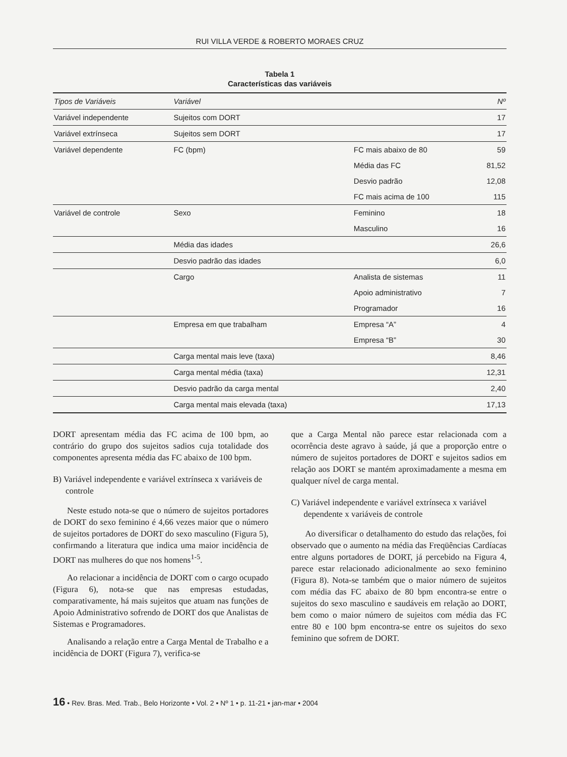RUI VILLA VERDE & ROBERTO MORAES CRUZ
Tabela 1
Características das variáveis
| Tipos de Variáveis | Variável | | Nº |
| --- | --- | --- | --- |
| Variável independente | Sujeitos com DORT | | 17 |
| Variável extrínseca | Sujeitos sem DORT | | 17 |
| Variável dependente | FC (bpm) | FC mais abaixo de 80 | 59 |
| | | Média das FC | 81,52 |
| | | Desvio padrão | 12,08 |
| | | FC mais acima de 100 | 115 |
| Variável de controle | Sexo | Feminino | 18 |
| | | Masculino | 16 |
| | Média das idades | | 26,6 |
| | Desvio padrão das idades | | 6,0 |
| | Cargo | Analista de sistemas | 11 |
| | | Apoio administrativo | 7 |
| | | Programador | 16 |
| | Empresa em que trabalham | Empresa “A” | 4 |
| | | Empresa “B” | 30 |
| | Carga mental mais leve (taxa) | | 8,46 |
| | Carga mental média (taxa) | | 12,31 |
| | Desvio padrão da carga mental | | 2,40 |
| | Carga mental mais elevada (taxa) | | 17,13 |
DORT apresentam média das FC acima de 100 bpm, ao contrário do grupo dos sujeitos sadios cuja totalidade dos componentes apresenta média das FC abaixo de 100 bpm.
B) Variável independente e variável extrínseca x variáveis de controle
Neste estudo nota-se que o número de sujeitos portadores de DORT do sexo feminino é 4,66 vezes maior que o número de sujeitos portadores de DORT do sexo masculino (Figura 5), confirmando a literatura que indica uma maior incidência de DORT nas mulheres do que nos homens<sup>1-5</sup>.
Ao relacionar a incidência de DORT com o cargo ocupado (Figura 6), nota-se que nas empresas estudadas, comparativamente, há mais sujeitos que atuam nas funções de Apoio Administrativo sofrendo de DORT dos que Analistas de Sistemas e Programadores.
Analisando a relação entre a Carga Mental de Trabalho e a incidência de DORT (Figura 7), verifica-se
que a Carga Mental não parece estar relacionada com a ocorrência deste agravo à saúde, já que a proporção entre o número de sujeitos portadores de DORT e sujeitos sadios em relação aos DORT se mantém aproximadamente a mesma em qualquer nível de carga mental.
C) Variável independente e variável extrínseca x variável dependente x variáveis de controle
Ao diversificar o detalhamento do estudo das relações, foi observado que o aumento na média das Freqüências Cardíacas entre alguns portadores de DORT, já percebido na Figura 4, parece estar relacionado adicionalmente ao sexo feminino (Figura 8). Nota-se também que o maior número de sujeitos com média das FC abaixo de 80 bpm encontra-se entre o sujeitos do sexo masculino e saudáveis em relação ao DORT, bem como o maior número de sujeitos com média das FC entre 80 e 100 bpm encontra-se entre os sujeitos do sexo feminino que sofrem de DORT.
16 • Rev. Bras. Med. Trab., Belo Horizonte • Vol. 2 • Nº 1 • p. 11-21 • jan-mar • 2004